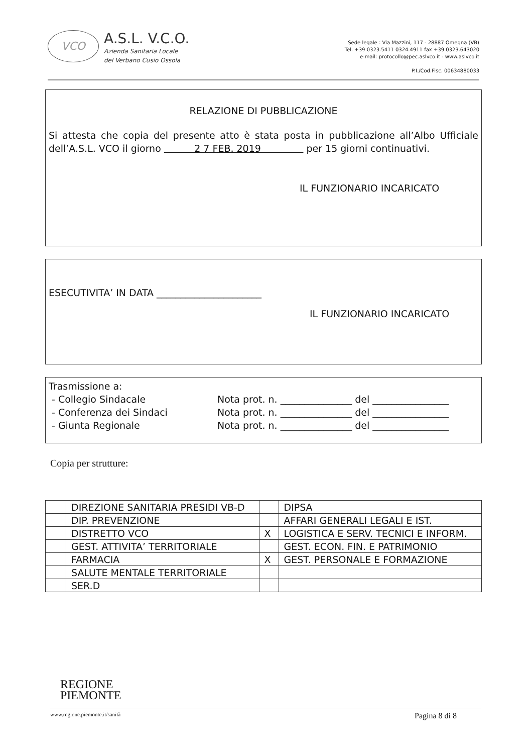VCO
A.S.L. V.C.O.
Azienda Sanitaria Locale
del Verbano Cusio Ossola
Sede legale : Via Mazzini, 117 - 28887 Omegna (VB)
Tel. +39 0323.5411 0324.4911 fax +39 0323.643020
e-mail: protocollo@pec.aslvco.it - www.aslvco.it
P.I./Cod.Fisc. 00634880033
RELAZIONE DI PUBBLICAZIONE
Si attesta che copia del presente atto è stata posta in pubblicazione all’Albo Ufficiale dell’A.S.L. VCO il giorno 2 7 FEB. 2019 per 15 giorni continuativi.
IL FUNZIONARIO INCARICATO
ESECUTIVITA’ IN DATA ______________________
IL FUNZIONARIO INCARICATO
Trasmissione a:
- Collegio Sindacale Nota prot. n. _______________ del ________________ - Conferenza dei Sindaci Nota prot. n. _______________ del ________________ - Giunta Regionale Nota prot. n. _______________ del ________________
Copia per strutture:
| | DIREZIONE SANITARIA PRESIDI VB-D | | DIPSA |
| | DIP. PREVENZIONE | | AFFARI GENERALI LEGALI E IST. |
| | DISTRETTO VCO | X | LOGISTICA E SERV. TECNICI E INFORM. |
| | GEST. ATTIVITA’ TERRITORIALE | | GEST. ECON. FIN. E PATRIMONIO |
| | FARMACIA | X | GEST. PERSONALE E FORMAZIONE |
| | SALUTE MENTALE TERRITORIALE | | |
| | SER.D | | |
REGIONE
PIEMONTE
www.regione.piemonte.it/sanità Pagina 8 di 8